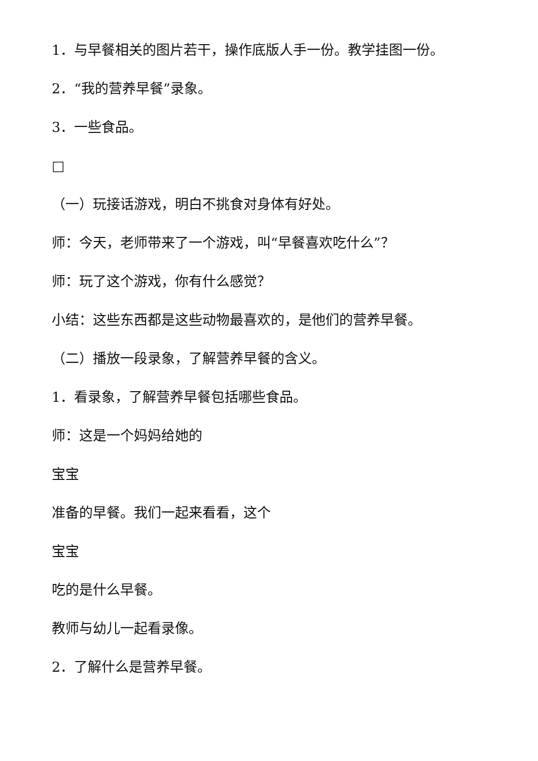1．与早餐相关的图片若干，操作底版人手一份。教学挂图一份。
2．“我的营养早餐”录象。
3．一些食品。
□
（一）玩接话游戏，明白不挑食对身体有好处。
师：今天，老师带来了一个游戏，叫“早餐喜欢吃什么”？
师：玩了这个游戏，你有什么感觉？
小结：这些东西都是这些动物最喜欢的，是他们的营养早餐。
（二）播放一段录象，了解营养早餐的含义。
1．看录象，了解营养早餐包括哪些食品。
师：这是一个妈妈给她的
宝宝
准备的早餐。我们一起来看看，这个
宝宝
吃的是什么早餐。
教师与幼儿一起看录像。
2．了解什么是营养早餐。